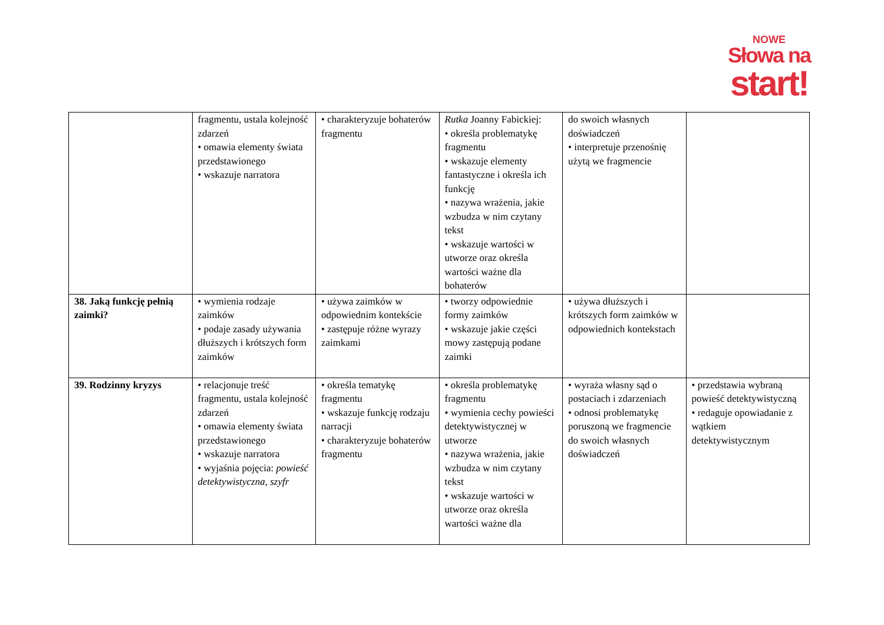NOWE
Słowa na
start!
| | fragmentu, ustala kolejność zdarzeń • omawia elementy świata przedstawionego • wskazuje narratora | • charakteryzuje bohaterów fragmentu | Rutka Joanny Fabickiej: • określa problematykę fragmentu • wskazuje elementy fantastyczne i określa ich funkcję • nazywa wrażenia, jakie wzbudza w nim czytany tekst • wskazuje wartości w utworze oraz określa wartości ważne dla bohaterów | do swoich własnych doświadczeń • interpretuje przenośnię użytą we fragmencie | |
| 38. Jaką funkcję pełnią zaimki? | • wymienia rodzaje zaimków • podaje zasady używania dłuższych i krótszych form zaimków | • używa zaimków w odpowiednim kontekście • zastępuje różne wyrazy zaimkami | • tworzy odpowiednie formy zaimków • wskazuje jakie części mowy zastępują podane zaimki | • używa dłuższych i krótszych form zaimków w odpowiednich kontekstach | |
| 39. Rodzinny kryzys | • relacjonuje treść fragmentu, ustala kolejność zdarzeń • omawia elementy świata przedstawionego • wskazuje narratora • wyjaśnia pojęcia: powieść detektywistyczna, szyfr | • określa tematykę fragmentu • wskazuje funkcję rodzaju narracji • charakteryzuje bohaterów fragmentu | • określa problematykę fragmentu • wymienia cechy powieści detektywistycznej w utworze • nazywa wrażenia, jakie wzbudza w nim czytany tekst • wskazuje wartości w utworze oraz określa wartości ważne dla | • wyraża własny sąd o postaciach i zdarzeniach • odnosi problematykę poruszoną we fragmencie do swoich własnych doświadczeń | • przedstawia wybraną powieść detektywistyczną • redaguje opowiadanie z wątkiem detektywistycznym |